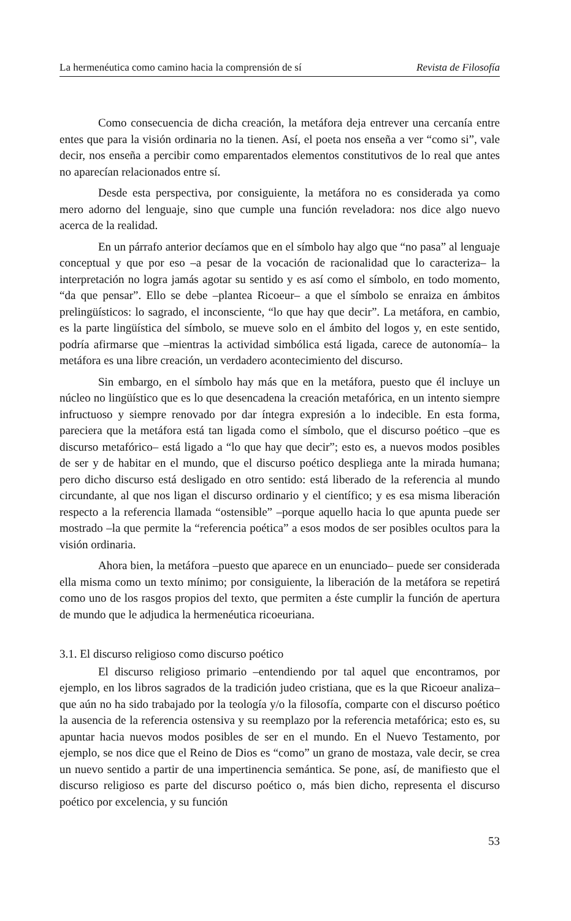La hermenéutica como camino hacia la comprensión de sí Revista de Filosofía
Como consecuencia de dicha creación, la metáfora deja entrever una cercanía entre entes que para la visión ordinaria no la tienen. Así, el poeta nos enseña a ver “como si”, vale decir, nos enseña a percibir como emparentados elementos constitutivos de lo real que antes no aparecían relacionados entre sí.
Desde esta perspectiva, por consiguiente, la metáfora no es considerada ya como mero adorno del lenguaje, sino que cumple una función reveladora: nos dice algo nuevo acerca de la realidad.
En un párrafo anterior decíamos que en el símbolo hay algo que “no pasa” al lenguaje conceptual y que por eso –a pesar de la vocación de racionalidad que lo caracteriza– la interpretación no logra jamás agotar su sentido y es así como el símbolo, en todo momento, “da que pensar”. Ello se debe –plantea Ricoeur– a que el símbolo se enraiza en ámbitos prelingüísticos: lo sagrado, el inconsciente, “lo que hay que decir”. La metáfora, en cambio, es la parte lingüística del símbolo, se mueve solo en el ámbito del logos y, en este sentido, podría afirmarse que –mientras la actividad simbólica está ligada, carece de autonomía– la metáfora es una libre creación, un verdadero acontecimiento del discurso.
Sin embargo, en el símbolo hay más que en la metáfora, puesto que él incluye un núcleo no lingüístico que es lo que desencadena la creación metafórica, en un intento siempre infructuoso y siempre renovado por dar íntegra expresión a lo indecible. En esta forma, pareciera que la metáfora está tan ligada como el símbolo, que el discurso poético –que es discurso metafórico– está ligado a “lo que hay que decir”; esto es, a nuevos modos posibles de ser y de habitar en el mundo, que el discurso poético despliega ante la mirada humana; pero dicho discurso está desligado en otro sentido: está liberado de la referencia al mundo circundante, al que nos ligan el discurso ordinario y el científico; y es esa misma liberación respecto a la referencia llamada “ostensible” –porque aquello hacia lo que apunta puede ser mostrado –la que permite la “referencia poética” a esos modos de ser posibles ocultos para la visión ordinaria.
Ahora bien, la metáfora –puesto que aparece en un enunciado– puede ser considerada ella misma como un texto mínimo; por consiguiente, la liberación de la metáfora se repetirá como uno de los rasgos propios del texto, que permiten a éste cumplir la función de apertura de mundo que le adjudica la hermenéutica ricoeuriana.
3.1. El discurso religioso como discurso poético
El discurso religioso primario –entendiendo por tal aquel que encontramos, por ejemplo, en los libros sagrados de la tradición judeo cristiana, que es la que Ricoeur analiza– que aún no ha sido trabajado por la teología y/o la filosofía, comparte con el discurso poético la ausencia de la referencia ostensiva y su reemplazo por la referencia metafórica; esto es, su apuntar hacia nuevos modos posibles de ser en el mundo. En el Nuevo Testamento, por ejemplo, se nos dice que el Reino de Dios es “como” un grano de mostaza, vale decir, se crea un nuevo sentido a partir de una impertinencia semántica. Se pone, así, de manifiesto que el discurso religioso es parte del discurso poético o, más bien dicho, representa el discurso poético por excelencia, y su función
53